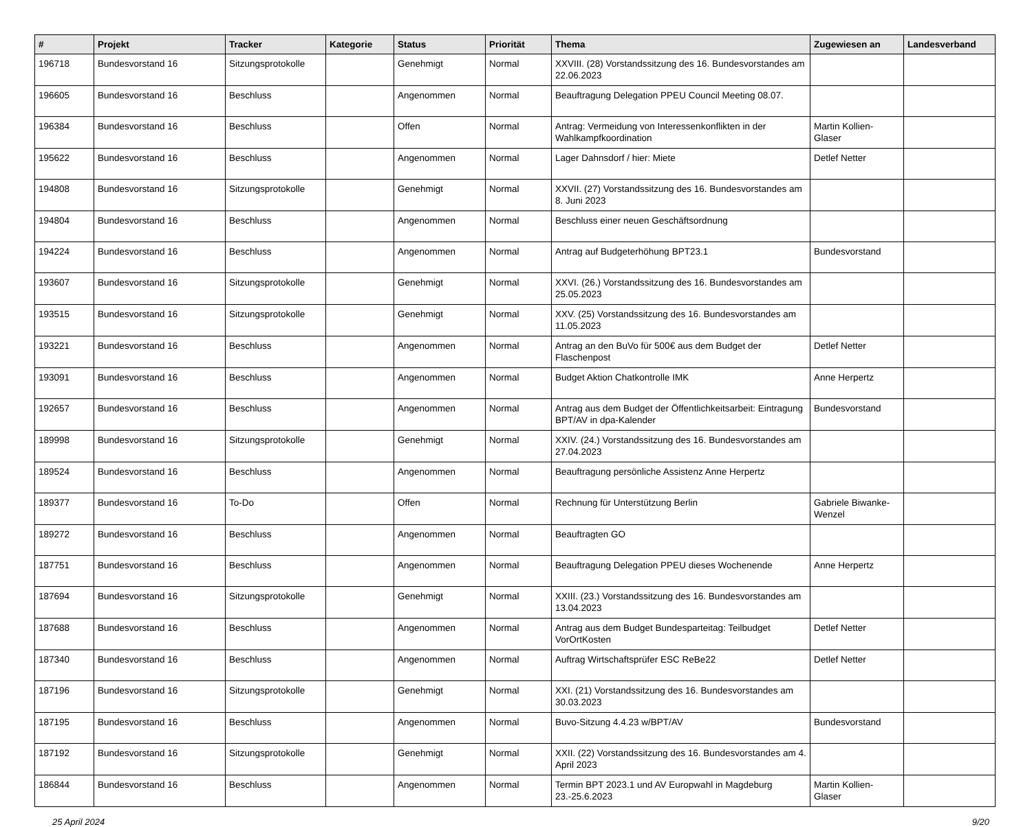| # | Projekt | Tracker | Kategorie | Status | Priorität | Thema | Zugewiesen an | Landesverband |
| --- | --- | --- | --- | --- | --- | --- | --- | --- |
| 196718 | Bundesvorstand 16 | Sitzungsprotokolle | | Genehmigt | Normal | XXVIII. (28) Vorstandssitzung des 16. Bundesvorstandes am 22.06.2023 | | |
| 196605 | Bundesvorstand 16 | Beschluss | | Angenommen | Normal | Beauftragung Delegation PPEU Council Meeting 08.07. | | |
| 196384 | Bundesvorstand 16 | Beschluss | | Offen | Normal | Antrag: Vermeidung von Interessenkonflikten in der Wahlkampfkoordination | Martin Kollien-Glaser | |
| 195622 | Bundesvorstand 16 | Beschluss | | Angenommen | Normal | Lager Dahnsdorf / hier: Miete | Detlef Netter | |
| 194808 | Bundesvorstand 16 | Sitzungsprotokolle | | Genehmigt | Normal | XXVII. (27) Vorstandssitzung des 16. Bundesvorstandes am 8. Juni 2023 | | |
| 194804 | Bundesvorstand 16 | Beschluss | | Angenommen | Normal | Beschluss einer neuen Geschäftsordnung | | |
| 194224 | Bundesvorstand 16 | Beschluss | | Angenommen | Normal | Antrag auf Budgeterhöhung BPT23.1 | Bundesvorstand | |
| 193607 | Bundesvorstand 16 | Sitzungsprotokolle | | Genehmigt | Normal | XXVI. (26.) Vorstandssitzung des 16. Bundesvorstandes am 25.05.2023 | | |
| 193515 | Bundesvorstand 16 | Sitzungsprotokolle | | Genehmigt | Normal | XXV. (25) Vorstandssitzung des 16. Bundesvorstandes am 11.05.2023 | | |
| 193221 | Bundesvorstand 16 | Beschluss | | Angenommen | Normal | Antrag an den BuVo für 500€ aus dem Budget der Flaschenpost | Detlef Netter | |
| 193091 | Bundesvorstand 16 | Beschluss | | Angenommen | Normal | Budget Aktion Chatkontrolle IMK | Anne Herpertz | |
| 192657 | Bundesvorstand 16 | Beschluss | | Angenommen | Normal | Antrag aus dem Budget der Öffentlichkeitsarbeit: Eintragung BPT/AV in dpa-Kalender | Bundesvorstand | |
| 189998 | Bundesvorstand 16 | Sitzungsprotokolle | | Genehmigt | Normal | XXIV. (24.) Vorstandssitzung des 16. Bundesvorstandes am 27.04.2023 | | |
| 189524 | Bundesvorstand 16 | Beschluss | | Angenommen | Normal | Beauftragung persönliche Assistenz Anne Herpertz | | |
| 189377 | Bundesvorstand 16 | To-Do | | Offen | Normal | Rechnung für Unterstützung Berlin | Gabriele Biwanke-Wenzel | |
| 189272 | Bundesvorstand 16 | Beschluss | | Angenommen | Normal | Beauftragten GO | | |
| 187751 | Bundesvorstand 16 | Beschluss | | Angenommen | Normal | Beauftragung Delegation PPEU dieses Wochenende | Anne Herpertz | |
| 187694 | Bundesvorstand 16 | Sitzungsprotokolle | | Genehmigt | Normal | XXIII. (23.) Vorstandssitzung des 16. Bundesvorstandes am 13.04.2023 | | |
| 187688 | Bundesvorstand 16 | Beschluss | | Angenommen | Normal | Antrag aus dem Budget Bundesparteitag: Teilbudget VorOrtKosten | Detlef Netter | |
| 187340 | Bundesvorstand 16 | Beschluss | | Angenommen | Normal | Auftrag Wirtschaftsprüfer ESC ReBe22 | Detlef Netter | |
| 187196 | Bundesvorstand 16 | Sitzungsprotokolle | | Genehmigt | Normal | XXI. (21) Vorstandssitzung des 16. Bundesvorstandes am 30.03.2023 | | |
| 187195 | Bundesvorstand 16 | Beschluss | | Angenommen | Normal | Buvo-Sitzung 4.4.23 w/BPT/AV | Bundesvorstand | |
| 187192 | Bundesvorstand 16 | Sitzungsprotokolle | | Genehmigt | Normal | XXII. (22) Vorstandssitzung des 16. Bundesvorstandes am 4. April 2023 | | |
| 186844 | Bundesvorstand 16 | Beschluss | | Angenommen | Normal | Termin BPT 2023.1 und AV Europwahl in Magdeburg 23.-25.6.2023 | Martin Kollien-Glaser | |
25 April 2024 9/20